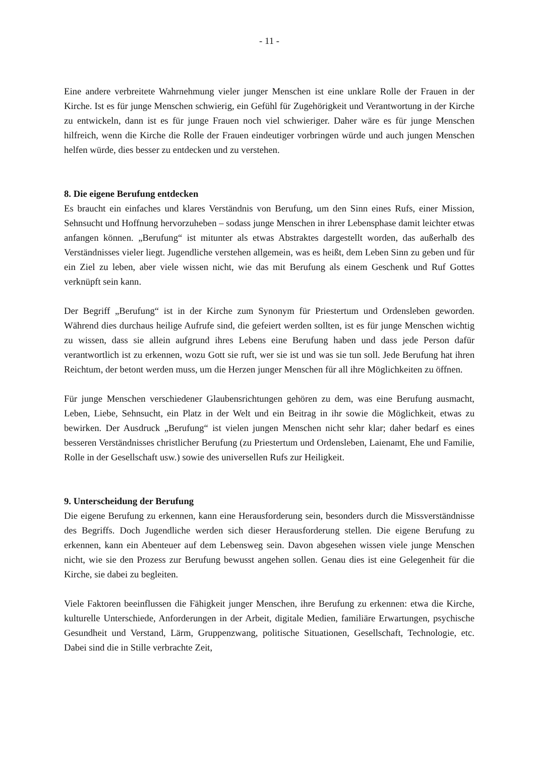- 11 -
Eine andere verbreitete Wahrnehmung vieler junger Menschen ist eine unklare Rolle der Frauen in der Kirche. Ist es für junge Menschen schwierig, ein Gefühl für Zugehörigkeit und Verantwortung in der Kirche zu entwickeln, dann ist es für junge Frauen noch viel schwieriger. Daher wäre es für junge Menschen hilfreich, wenn die Kirche die Rolle der Frauen eindeutiger vorbringen würde und auch jungen Menschen helfen würde, dies besser zu entdecken und zu verstehen.
8. Die eigene Berufung entdecken
Es braucht ein einfaches und klares Verständnis von Berufung, um den Sinn eines Rufs, einer Mission, Sehnsucht und Hoffnung hervorzuheben – sodass junge Menschen in ihrer Lebensphase damit leichter etwas anfangen können. „Berufung“ ist mitunter als etwas Abstraktes dargestellt worden, das außerhalb des Verständnisses vieler liegt. Jugendliche verstehen allgemein, was es heißt, dem Leben Sinn zu geben und für ein Ziel zu leben, aber viele wissen nicht, wie das mit Berufung als einem Geschenk und Ruf Gottes verknüpft sein kann.
Der Begriff „Berufung“ ist in der Kirche zum Synonym für Priestertum und Ordensleben geworden. Während dies durchaus heilige Aufrufe sind, die gefeiert werden sollten, ist es für junge Menschen wichtig zu wissen, dass sie allein aufgrund ihres Lebens eine Berufung haben und dass jede Person dafür verantwortlich ist zu erkennen, wozu Gott sie ruft, wer sie ist und was sie tun soll. Jede Berufung hat ihren Reichtum, der betont werden muss, um die Herzen junger Menschen für all ihre Möglichkeiten zu öffnen.
Für junge Menschen verschiedener Glaubensrichtungen gehören zu dem, was eine Berufung ausmacht, Leben, Liebe, Sehnsucht, ein Platz in der Welt und ein Beitrag in ihr sowie die Möglichkeit, etwas zu bewirken. Der Ausdruck „Berufung“ ist vielen jungen Menschen nicht sehr klar; daher bedarf es eines besseren Verständnisses christlicher Berufung (zu Priestertum und Ordensleben, Laienamt, Ehe und Familie, Rolle in der Gesellschaft usw.) sowie des universellen Rufs zur Heiligkeit.
9. Unterscheidung der Berufung
Die eigene Berufung zu erkennen, kann eine Herausforderung sein, besonders durch die Missverständnisse des Begriffs. Doch Jugendliche werden sich dieser Herausforderung stellen. Die eigene Berufung zu erkennen, kann ein Abenteuer auf dem Lebensweg sein. Davon abgesehen wissen viele junge Menschen nicht, wie sie den Prozess zur Berufung bewusst angehen sollen. Genau dies ist eine Gelegenheit für die Kirche, sie dabei zu begleiten.
Viele Faktoren beeinflussen die Fähigkeit junger Menschen, ihre Berufung zu erkennen: etwa die Kirche, kulturelle Unterschiede, Anforderungen in der Arbeit, digitale Medien, familiäre Erwartungen, psychische Gesundheit und Verstand, Lärm, Gruppenzwang, politische Situationen, Gesellschaft, Technologie, etc. Dabei sind die in Stille verbrachte Zeit,